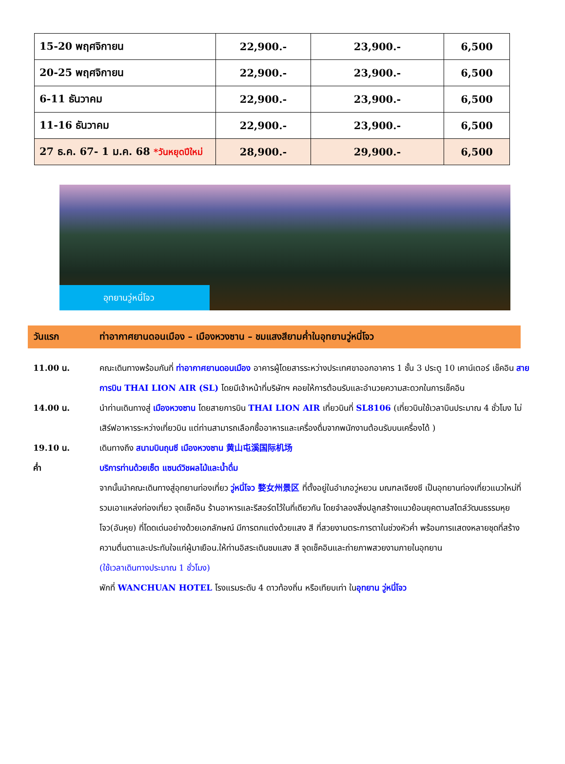| 15-20 พฤศจิกายน | 22,900.- | 23,900.- | 6,500 |
| 20-25 พฤศจิกายน | 22,900.- | 23,900.- | 6,500 |
| 6-11 ธันวาคม | 22,900.- | 23,900.- | 6,500 |
| 11-16 ธันวาคม | 22,900.- | 23,900.- | 6,500 |
| 27 ธ.ค. 67- 1 ม.ค. 68 *วันหยุดปีใหม่ | 28,900.- | 29,900.- | 6,500 |
อุทยานวู่หนี่โจว
วันแรก ท่าอากาศยานดอนเมือง – เมืองหวงซาน – ชมแสงสียามค่ำในอุทยานวู่หนี่โจว
11.00 น. คณะเดินทางพร้อมกันที่ ท่าอากาศยานดอนเมือง อาคารผู้โดยสารระหว่างประเทศขาออกอาคาร 1 ชั้น 3 ประตู 10 เคาน์เตอร์ เช็คอิน สายการบิน THAI LION AIR (SL) โดยมีเจ้าหน้าที่บริษัทฯ คอยให้การต้อนรับและอำนวยความสะดวกในการเช็คอิน
14.00 น. นำท่านเดินทางสู่ เมืองหวงซาน โดยสายการบิน THAI LION AIR เที่ยวบินที่ SL8106 (เที่ยวบินใช้เวลาบินประมาณ 4 ชั่วโมง ไม่เสิร์ฟอาหารระหว่างเที่ยวบิน แต่ท่านสามารถเลือกซื้ออาหารและเครื่องดื่มจากพนักงานต้อนรับบนเครื่องได้ )
19.10 น. เดินทางถึง สนามบินถุนซี เมืองหวงซาน 黄山屯溪国际机场
ค่ำ บริการท่านด้วยเซ็ต แซนด์วิชผลไม้และน้ำดื่ม
จากนั้นนำคณะเดินทางสู่อุทยานท่องเที่ยว วู่หนี่โจว 婺女州景区 ที่ตั้งอยู่ในอำเภอวู่หยวน มณฑลเจียงซี เป็นอุทยานท่องเที่ยวแนวใหม่ที่รวมเอาแหล่งท่องเที่ยว จุดเช็คอิน ร้านอาหารและรีสอร์ตไว้ในที่เดียวกัน โดยจำลองสิ่งปลูกสร้างแนวย้อนยุคตามสไตล์วัฒนธรรมหุยโจว(อันหุย) ที่โดดเด่นอย่างด้วยเอกลักษณ์ มีการตกแต่งด้วยแสง สี ที่สวยงามตระการตาในช่วงหัวค่ำ พร้อมการแสดงหลายชุดที่สร้างความตื่นตาและประทับใจแก่ผู้มาเยือน.ให้ท่านอิสระเดินชมแสง สี จุดเช็คอินและถ่ายภาพสวยงามภายในอุทยาน
(ใช้เวลาเดินทางประมาณ 1 ชั่วโมง)
พักที่ WANCHUAN HOTEL โรงแรมระดับ 4 ดาวท้องถิ่น หรือเทียบเท่า ในอุทยาน วู่หนี่โจว